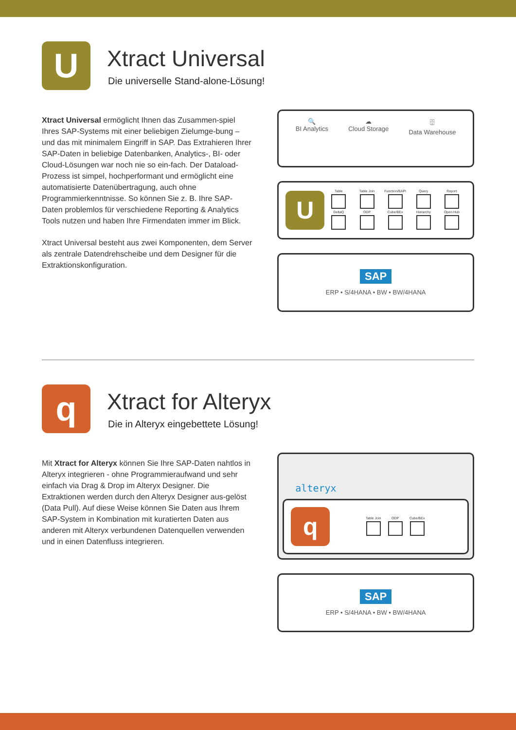U
Xtract Universal
Die universelle Stand-alone-Lösung!
Xtract Universal ermöglicht Ihnen das Zusammen-spiel Ihres SAP-Systems mit einer beliebigen Zielumge-bung – und das mit minimalem Eingriff in SAP. Das Extrahieren Ihrer SAP-Daten in beliebige Datenbanken, Analytics-, BI- oder Cloud-Lösungen war noch nie so ein-fach. Der Dataload-Prozess ist simpel, hochperformant und ermöglicht eine automatisierte Datenübertragung, auch ohne Programmierkenntnisse. So können Sie z. B. Ihre SAP-Daten problemlos für verschiedene Reporting & Analytics Tools nutzen und haben Ihre Firmendaten immer im Blick.
Xtract Universal besteht aus zwei Komponenten, dem Server als zentrale Datendrehscheibe und dem Designer für die Extraktionskonfiguration.
🔍
BI Analytics
☁
Cloud Storage
🗄
Data Warehouse
U
Table Table Join Function/BAPI
Query Report
DeltaQ ODP Cube/BEx Hierarchy Open Hub
SAP
ERP • S/4HANA • BW • BW/4HANA
q
Xtract for Alteryx
Die in Alteryx eingebettete Lösung!
Mit Xtract for Alteryx können Sie Ihre SAP-Daten nahtlos in Alteryx integrieren - ohne Programmieraufwand und sehr einfach via Drag & Drop im Alteryx Designer. Die Extraktionen werden durch den Alteryx Designer aus-gelöst (Data Pull). Auf diese Weise können Sie Daten aus Ihrem SAP-System in Kombination mit kuratierten Daten aus anderen mit Alteryx verbundenen Datenquellen verwenden und in einen Datenfluss integrieren.
alteryx
q
Table Join ODP Cube/BEx
SAP
ERP • S/4HANA • BW • BW/4HANA